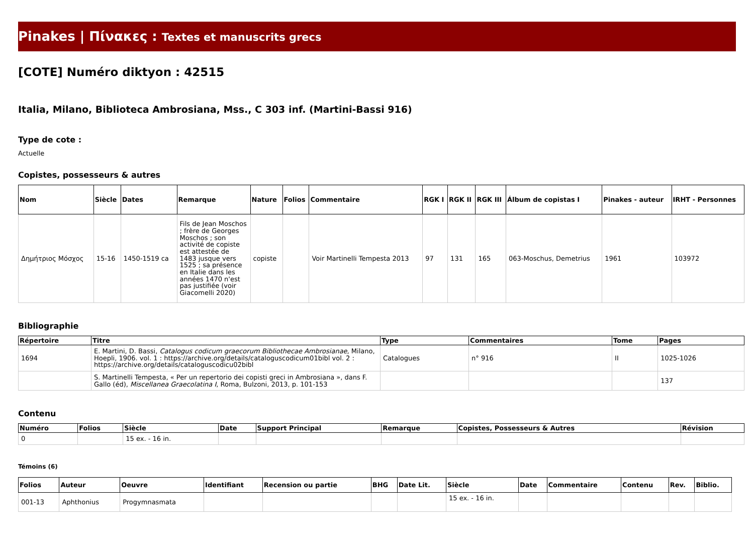Pinakes | Πίνακες : Textes et manuscrits grecs
[COTE] Numéro diktyon : 42515
Italia, Milano, Biblioteca Ambrosiana, Mss., C 303 inf. (Martini-Bassi 916)
Type de cote :
Actuelle
Copistes, possesseurs & autres
| Nom | Siècle | Dates | Remarque | Nature | Folios | Commentaire | RGK I | RGK II | RGK III | Álbum de copistas I | Pinakes - auteur | IRHT - Personnes |
| --- | --- | --- | --- | --- | --- | --- | --- | --- | --- | --- | --- | --- |
| Δημήτριος Μόσχος | 15-16 | 1450-1519 ca | Fils de Jean Moschos ; frère de Georges Moschos ; son activité de copiste est attestée de 1483 jusque vers 1525 ; sa présence en Italie dans les années 1470 n'est pas justifiée (voir Giacomelli 2020) | copiste | | Voir Martinelli Tempesta 2013 | 97 | 131 | 165 | 063-Moschus, Demetrius | 1961 | 103972 |
Bibliographie
| Répertoire | Titre | Type | Commentaires | Tome | Pages |
| --- | --- | --- | --- | --- | --- |
| 1694 | E. Martini, D. Bassi, Catalogus codicum graecorum Bibliothecae Ambrosianae , Milano, Hoepli, 1906. vol. 1 : https://archive.org/details/cataloguscodicum01bibl vol. 2 : https://archive.org/details/cataloguscodicu02bibl | Catalogues | n° 916 | II | 1025-1026 |
| | S. Martinelli Tempesta, « Per un repertorio dei copisti greci in Ambrosiana », dans F. Gallo (éd), Miscellanea Graecolatina I , Roma, Bulzoni, 2013, p. 101-153 | | | | 137 |
Contenu
| Numéro | Folios | Siècle | Date | Support Principal | Remarque | Copistes, Possesseurs & Autres | Révision |
| --- | --- | --- | --- | --- | --- | --- | --- |
| 0 | | 15 ex. - 16 in. | | | | | |
Témoins (6)
| Folios | Auteur | Oeuvre | Identifiant | Recension ou partie | BHG | Date Lit. | Siècle | Date | Commentaire | Contenu | Rev. | Biblio. |
| --- | --- | --- | --- | --- | --- | --- | --- | --- | --- | --- | --- | --- |
| 001-13 | Aphthonius | Progymnasmata | | | | | 15 ex. - 16 in. | | | | | |